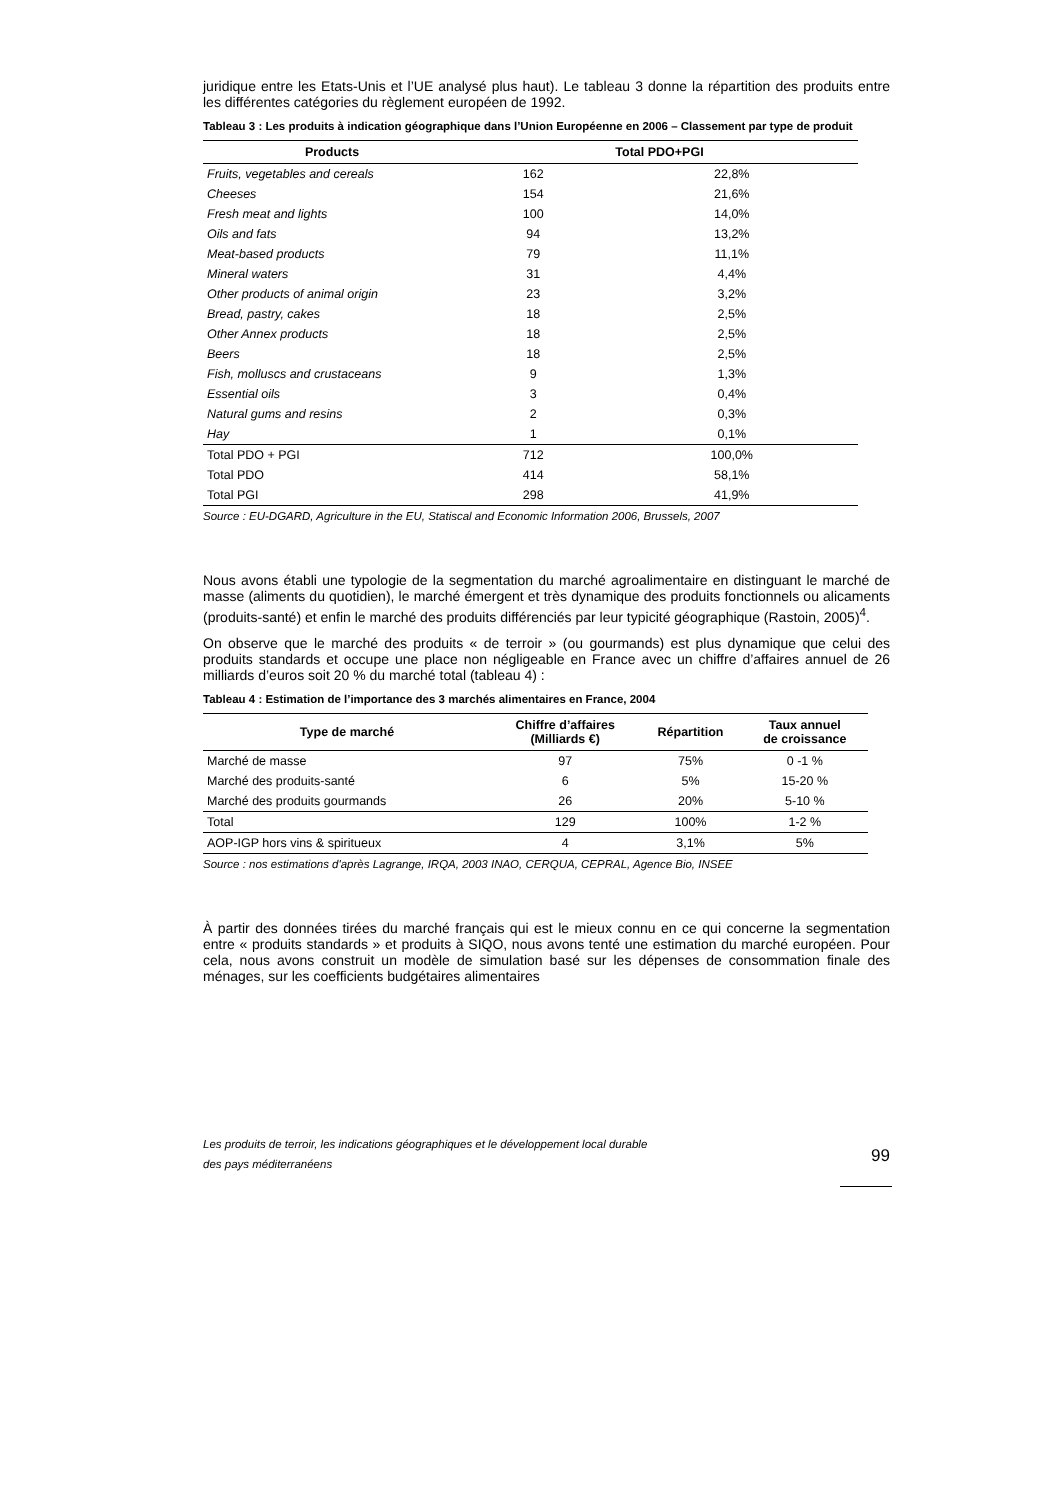juridique entre les Etats-Unis et l’UE analysé plus haut). Le tableau 3 donne la répartition des produits entre les différentes catégories du règlement européen de 1992.
Tableau 3 : Les produits à indication géographique dans l’Union Européenne en 2006 – Classement par type de produit
| Products | Total PDO+PGI | |
| --- | --- | --- |
| Fruits, vegetables and cereals | 162 | 22,8% |
| Cheeses | 154 | 21,6% |
| Fresh meat and lights | 100 | 14,0% |
| Oils and fats | 94 | 13,2% |
| Meat-based products | 79 | 11,1% |
| Mineral waters | 31 | 4,4% |
| Other products of animal origin | 23 | 3,2% |
| Bread, pastry, cakes | 18 | 2,5% |
| Other Annex products | 18 | 2,5% |
| Beers | 18 | 2,5% |
| Fish, molluscs and crustaceans | 9 | 1,3% |
| Essential oils | 3 | 0,4% |
| Natural gums and resins | 2 | 0,3% |
| Hay | 1 | 0,1% |
| Total PDO + PGI | 712 | 100,0% |
| Total PDO | 414 | 58,1% |
| Total PGI | 298 | 41,9% |
Source : EU-DGARD, Agriculture in the EU, Statiscal and Economic Information 2006, Brussels, 2007
Nous avons établi une typologie de la segmentation du marché agroalimentaire en distinguant le marché de masse (aliments du quotidien), le marché émergent et très dynamique des produits fonctionnels ou alicaments (produits-santé) et enfin le marché des produits différenciés par leur typicité géographique (Rastoin, 2005)<sup>4</sup>.
On observe que le marché des produits « de terroir » (ou gourmands) est plus dynamique que celui des produits standards et occupe une place non négligeable en France avec un chiffre d’affaires annuel de 26 milliards d’euros soit 20 % du marché total (tableau 4) :
Tableau 4 : Estimation de l’importance des 3 marchés alimentaires en France, 2004
| Type de marché | Chiffre d’affaires (Milliards €) | Répartition | Taux annuel de croissance |
| --- | --- | --- | --- |
| Marché de masse | 97 | 75% | 0 -1 % |
| Marché des produits-santé | 6 | 5% | 15-20 % |
| Marché des produits gourmands | 26 | 20% | 5-10 % |
| Total | 129 | 100% | 1-2 % |
| AOP-IGP hors vins & spiritueux | 4 | 3,1% | 5% |
Source : nos estimations d'après Lagrange, IRQA, 2003 INAO, CERQUA, CEPRAL, Agence Bio, INSEE
À partir des données tirées du marché français qui est le mieux connu en ce qui concerne la segmentation entre « produits standards » et produits à SIQO, nous avons tenté une estimation du marché européen. Pour cela, nous avons construit un modèle de simulation basé sur les dépenses de consommation finale des ménages, sur les coefficients budgétaires alimentaires
Les produits de terroir, les indications géographiques et le développement local durable
des pays méditerranéens
99